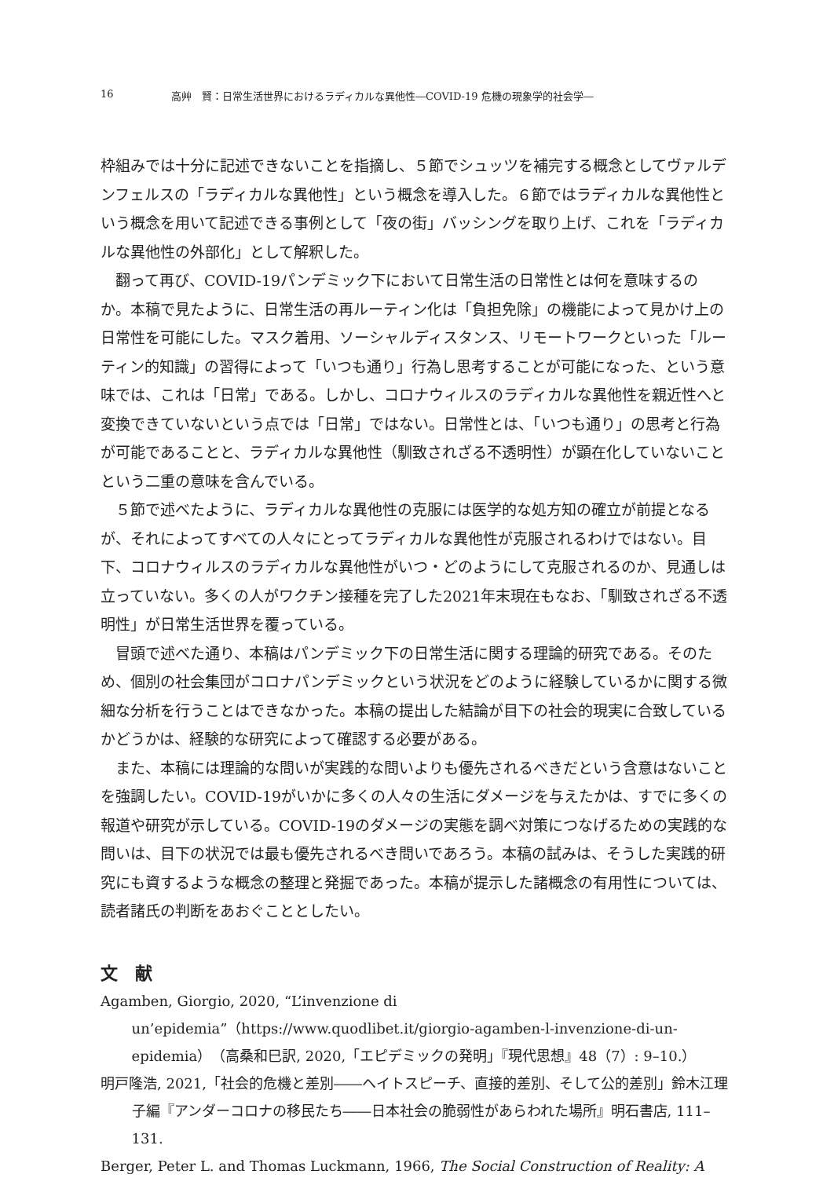16 高艸　賢：日常生活世界におけるラディカルな異他性―COVID-19 危機の現象学的社会学―
枠組みでは十分に記述できないことを指摘し、５節でシュッツを補完する概念としてヴァルデンフェルスの「ラディカルな異他性」という概念を導入した。６節ではラディカルな異他性という概念を用いて記述できる事例として「夜の街」バッシングを取り上げ、これを「ラディカルな異他性の外部化」として解釈した。
翻って再び、COVID-19パンデミック下において日常生活の日常性とは何を意味するのか。本稿で見たように、日常生活の再ルーティン化は「負担免除」の機能によって見かけ上の日常性を可能にした。マスク着用、ソーシャルディスタンス、リモートワークといった「ルーティン的知識」の習得によって「いつも通り」行為し思考することが可能になった、という意味では、これは「日常」である。しかし、コロナウィルスのラディカルな異他性を親近性へと変換できていないという点では「日常」ではない。日常性とは、「いつも通り」の思考と行為が可能であることと、ラディカルな異他性（馴致されざる不透明性）が顕在化していないことという二重の意味を含んでいる。
５節で述べたように、ラディカルな異他性の克服には医学的な処方知の確立が前提となるが、それによってすべての人々にとってラディカルな異他性が克服されるわけではない。目下、コロナウィルスのラディカルな異他性がいつ・どのようにして克服されるのか、見通しは立っていない。多くの人がワクチン接種を完了した2021年末現在もなお、「馴致されざる不透明性」が日常生活世界を覆っている。
冒頭で述べた通り、本稿はパンデミック下の日常生活に関する理論的研究である。そのため、個別の社会集団がコロナパンデミックという状況をどのように経験しているかに関する微細な分析を行うことはできなかった。本稿の提出した結論が目下の社会的現実に合致しているかどうかは、経験的な研究によって確認する必要がある。
また、本稿には理論的な問いが実践的な問いよりも優先されるべきだという含意はないことを強調したい。COVID-19がいかに多くの人々の生活にダメージを与えたかは、すでに多くの報道や研究が示している。COVID-19のダメージの実態を調べ対策につなげるための実践的な問いは、目下の状況では最も優先されるべき問いであろう。本稿の試みは、そうした実践的研究にも資するような概念の整理と発掘であった。本稿が提示した諸概念の有用性については、読者諸氏の判断をあおぐこととしたい。
文　献
Agamben, Giorgio, 2020, “L’invenzione di un’epidemia”（https://www.quodlibet.it/giorgio-agamben-l-invenzione-di-un-epidemia）（高桑和巳訳, 2020,「エピデミックの発明」『現代思想』48（7）: 9–10.）
明戸隆浩, 2021,「社会的危機と差別――ヘイトスピーチ、直接的差別、そして公的差別」鈴木江理子編『アンダーコロナの移民たち――日本社会の脆弱性があらわれた場所』明石書店, 111–131.
Berger, Peter L. and Thomas Luckmann, 1966, The Social Construction of Reality: A